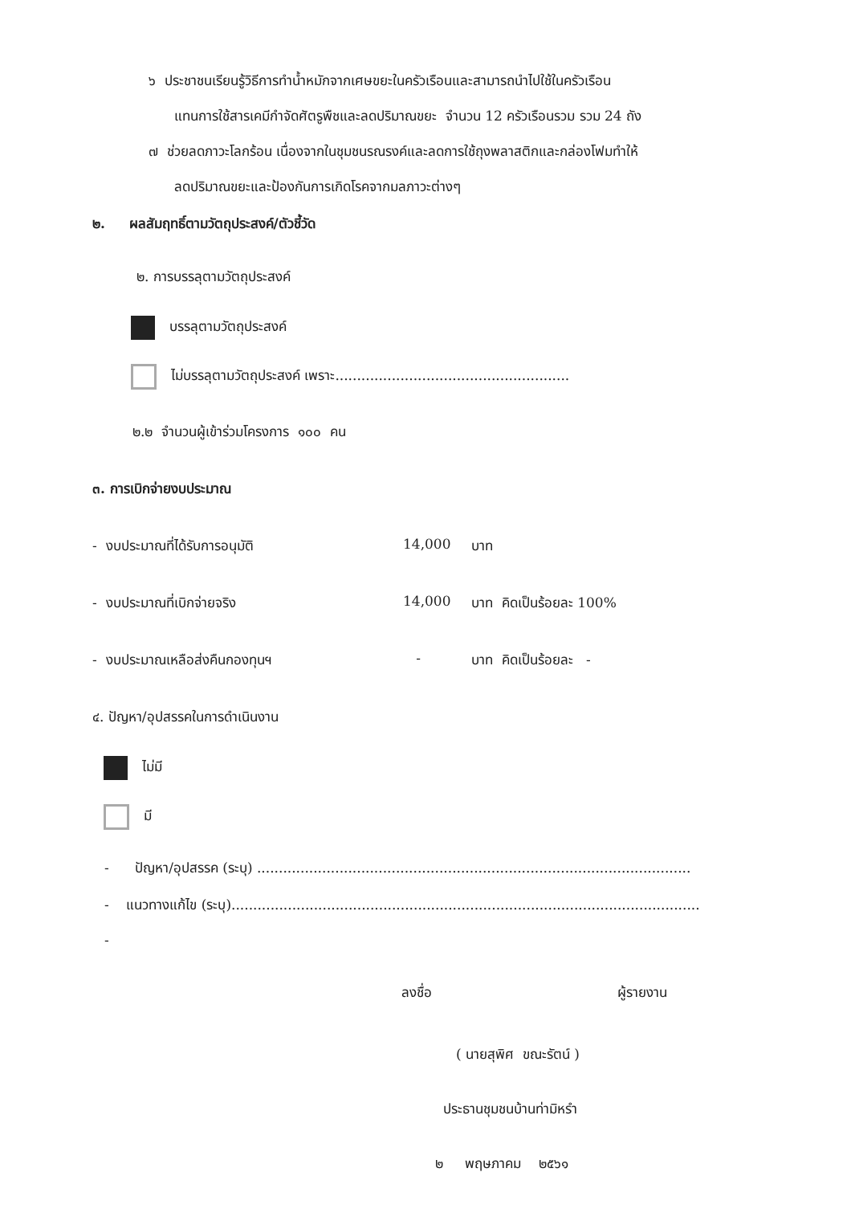๖ ประชาชนเรียนรู้วิธีการทำน้ำหมักจากเศษขยะในครัวเรือนและสามารถนำไปใช้ในครัวเรือน
แทนการใช้สารเคมีกำจัดศัตรูพืชและลดปริมาณขยะ จำนวน 12 ครัวเรือนรวม รวม 24 ถัง
๗ ช่วยลดภาวะโลกร้อน เนื่องจากในชุมชนรณรงค์และลดการใช้ถุงพลาสติกและกล่องโฟมทำให้
ลดปริมาณขยะและป้องกันการเกิดโรคจากมลภาวะต่างๆ
๒. ผลสัมฤทธิ์ตามวัตถุประสงค์/ตัวชี้วัด
๒. การบรรลุตามวัตถุประสงค์
บรรลุตามวัตถุประสงค์
ไม่บรรลุตามวัตถุประสงค์ เพราะ......................................................
๒.๒ จำนวนผู้เข้าร่วมโครงการ ๑๐๐ คน
๓. การเบิกจ่ายงบประมาณ
- งบประมาณที่ได้รับการอนุมัติ 14,000 บาท
- งบประมาณที่เบิกจ่ายจริง 14,000 บาท คิดเป็นร้อยละ 100%
- งบประมาณเหลือส่งคืนกองทุนฯ - บาท คิดเป็นร้อยละ -
๔. ปัญหา/อุปสรรคในการดำเนินงาน
ไม่มี
มี
- ปัญหา/อุปสรรค (ระบุ) ....................................................................................................
- แนวทางแก้ไข (ระบุ)............................................................................................................
-
ลงชื่อ ผู้รายงาน
( นายสุพิศ ขณะรัตน์ )
ประธานชุมชนบ้านท่ามิหรำ
๒ พฤษภาคม ๒๕๖๑